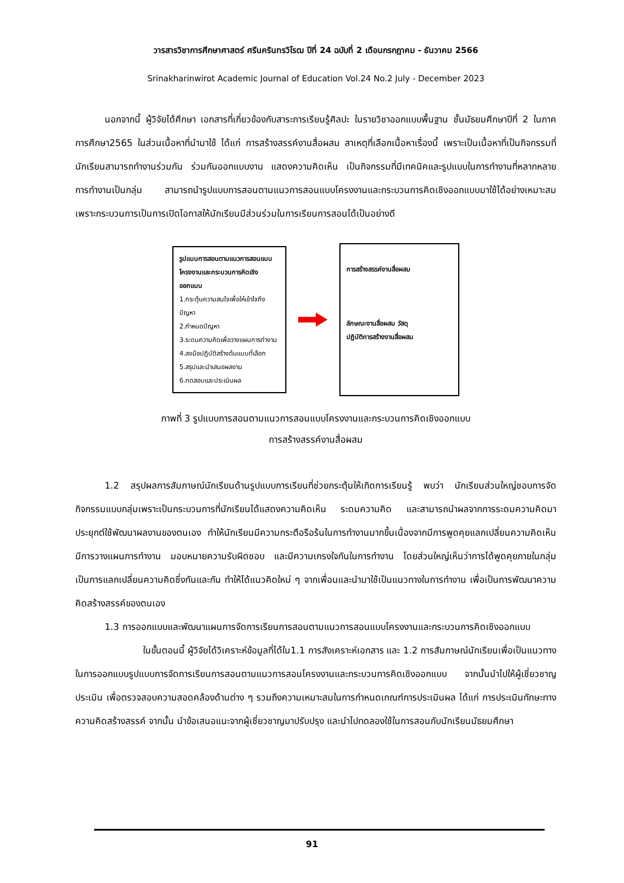วารสารวิชาการศึกษาศาสตร์ ศรีนครินทรวิโรฒ ปีที่ 24 ฉบับที่ 2 เดือนกรกฎาคม - ธันวาคม 2566
Srinakharinwirot Academic Journal of Education Vol.24 No.2 July - December 2023
นอกจากนี้ ผู้วิจัยได้ศึกษา เอกสารที่เกี่ยวข้องกับสาระการเรียนรู้ศิลปะ ในรายวิชาออกแบบพื้นฐาน ชั้นมัธยมศึกษาปีที่ 2 ในภาคการศึกษา2565 ในส่วนเนื้อหาที่นำมาใช้ ได้แก่ การสร้างสรรค์งานสื่อผสม สาเหตุที่เลือกเนื้อหาเรื่องนี้ เพราะเป็นเนื้อหาที่เป็นกิจกรรมที่นักเรียนสามารถทำงานร่วมกัน ร่วมกันออกแบบงาน แสดงความคิดเห็น เป็นกิจกรรมที่มีเทคนิคและรูปแบบในการทำงานที่หลากหลาย การทำงานเป็นกลุ่ม สามารถนำรูปแบบการสอนตามแนวการสอนแบบโครงงานและกระบวนการคิดเชิงออกแบบมาใช้ได้อย่างเหมาะสม เพราะกระบวนการเป็นการเปิดโอกาสให้นักเรียนมีส่วนร่วมในการเรียนการสอนได้เป็นอย่างดี
รูปแบบการสอนตามแนวการสอนแบบโครงงานและกระบวนการคิดเชิงออกแบบ
1.กระตุ้นความสนใจเพื่อให้เข้าใจถึงปัญหา
2.กำหนดปัญหา
3.ระดมความคิดเพื่อวางแผนการทำงาน
4.ลงมือปฏิบัติสร้างต้นแบบที่เลือก
5.สรุปและนำเสนอผลงาน
6.ทดสอบและประเมินผล
การสร้างสรรค์งานสื่อผสม
ลักษณะงานสื่อผสม วัสดุ
ปฏิบัติการสร้างงานสื่อผสม
ภาพที่ 3 รูปแบบการสอนตามแนวการสอนแบบโครงงานและกระบวนการคิดเชิงออกแบบ
การสร้างสรรค์งานสื่อผสม
1.2 สรุปผลการสัมภาษณ์นักเรียนด้านรูปแบบการเรียนที่ช่วยกระตุ้นให้เกิดการเรียนรู้ พบว่า นักเรียนส่วนใหญ่ชอบการจัดกิจกรรมแบบกลุ่มเพราะเป็นกระบวนการที่นักเรียนได้แสดงความคิดเห็น ระดมความคิด และสามารถนำผลจากการระดมความคิดมาประยุกต์ใช้พัฒนาผลงานของตนเอง ทำให้นักเรียนมีความกระตือรือร้นในการทำงานมากขึ้นเนื่องจากมีการพูดคุยแลกเปลี่ยนความคิดเห็น มีการวางแผนการทำงาน มอบหมายความรับผิดชอบ และมีความเกรงใจกันในการทำงาน โดยส่วนใหญ่เห็นว่าการได้พูดคุยภายในกลุ่มเป็นการแลกเปลี่ยนความคิดซึ่งกันและกัน ทำให้ได้แนวคิดใหม่ ๆ จากเพื่อนและนำมาใช้เป็นแนวทางในการทำงาน เพื่อเป็นการพัฒนาความคิดสร้างสรรค์ของตนเอง
1.3 การออกแบบและพัฒนาแผนการจัดการเรียนการสอนตามแนวการสอนแบบโครงงานและกระบวนการคิดเชิงออกแบบ
ในขั้นตอนนี้ ผู้วิจัยได้วิเคราะห์ข้อมูลที่ได้ใน1.1 การสังเคราะห์เอกสาร และ 1.2 การสัมภาษณ์นักเรียนเพื่อเป็นแนวทางในการออกแบบรูปแบบการจัดการเรียนการสอนตามแนวการสอนโครงงานและกระบวนการคิดเชิงออกแบบ จากนั้นนำไปให้ผู้เชี่ยวชาญประเมิน เพื่อตรวจสอบความสอดคล้องด้านต่าง ๆ รวมถึงความเหมาะสมในการกำหนดเกณฑ์การประเมินผล ได้แก่ การประเมินทักษะทางความคิดสร้างสรรค์ จากนั้น นำข้อเสนอแนะจากผู้เชี่ยวชาญมาปรับปรุง และนำไปทดลองใช้ในการสอนกับนักเรียนมัธยมศึกษา
91